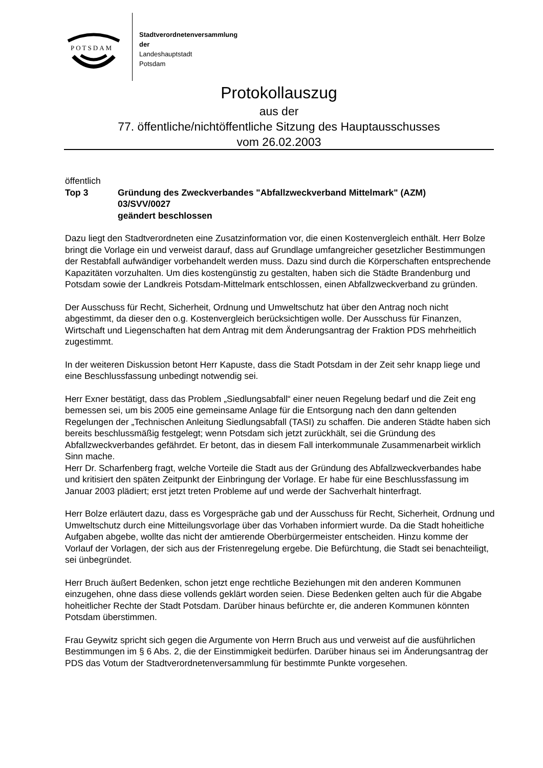POTSDAM
Stadtverordnetenversammlung
der
Landeshauptstadt
Potsdam
Protokollauszug
aus der
77. öffentliche/nichtöffentliche Sitzung des Hauptausschusses
vom 26.02.2003
öffentlich
Top 3 Gründung des Zweckverbandes "Abfallzweckverband Mittelmark" (AZM)
03/SVV/0027
geändert beschlossen
Dazu liegt den Stadtverordneten eine Zusatzinformation vor, die einen Kostenvergleich enthält. Herr Bolze bringt die Vorlage ein und verweist darauf, dass auf Grundlage umfangreicher gesetzlicher Bestimmungen der Restabfall aufwändiger vorbehandelt werden muss. Dazu sind durch die Körperschaften entsprechende Kapazitäten vorzuhalten. Um dies kostengünstig zu gestalten, haben sich die Städte Brandenburg und Potsdam sowie der Landkreis Potsdam-Mittelmark entschlossen, einen Abfallzweckverband zu gründen.
Der Ausschuss für Recht, Sicherheit, Ordnung und Umweltschutz hat über den Antrag noch nicht abgestimmt, da dieser den o.g. Kostenvergleich berücksichtigen wolle. Der Ausschuss für Finanzen, Wirtschaft und Liegenschaften hat dem Antrag mit dem Änderungsantrag der Fraktion PDS mehrheitlich zugestimmt.
In der weiteren Diskussion betont Herr Kapuste, dass die Stadt Potsdam in der Zeit sehr knapp liege und eine Beschlussfassung unbedingt notwendig sei.
Herr Exner bestätigt, dass das Problem „Siedlungsabfall“ einer neuen Regelung bedarf und die Zeit eng bemessen sei, um bis 2005 eine gemeinsame Anlage für die Entsorgung nach den dann geltenden Regelungen der „Technischen Anleitung Siedlungsabfall (TASI) zu schaffen. Die anderen Städte haben sich bereits beschlussmäßig festgelegt; wenn Potsdam sich jetzt zurückhält, sei die Gründung des Abfallzweckverbandes gefährdet. Er betont, das in diesem Fall interkommunale Zusammenarbeit wirklich Sinn mache.
Herr Dr. Scharfenberg fragt, welche Vorteile die Stadt aus der Gründung des Abfallzweckverbandes habe und kritisiert den späten Zeitpunkt der Einbringung der Vorlage. Er habe für eine Beschlussfassung im Januar 2003 plädiert; erst jetzt treten Probleme auf und werde der Sachverhalt hinterfragt.
Herr Bolze erläutert dazu, dass es Vorgespräche gab und der Ausschuss für Recht, Sicherheit, Ordnung und Umweltschutz durch eine Mitteilungsvorlage über das Vorhaben informiert wurde. Da die Stadt hoheitliche Aufgaben abgebe, wollte das nicht der amtierende Oberbürgermeister entscheiden. Hinzu komme der Vorlauf der Vorlagen, der sich aus der Fristenregelung ergebe. Die Befürchtung, die Stadt sei benachteiligt, sei ünbegründet.
Herr Bruch äußert Bedenken, schon jetzt enge rechtliche Beziehungen mit den anderen Kommunen einzugehen, ohne dass diese vollends geklärt worden seien. Diese Bedenken gelten auch für die Abgabe hoheitlicher Rechte der Stadt Potsdam. Darüber hinaus befürchte er, die anderen Kommunen könnten Potsdam überstimmen.
Frau Geywitz spricht sich gegen die Argumente von Herrn Bruch aus und verweist auf die ausführlichen Bestimmungen im § 6 Abs. 2, die der Einstimmigkeit bedürfen. Darüber hinaus sei im Änderungsantrag der PDS das Votum der Stadtverordnetenversammlung für bestimmte Punkte vorgesehen.